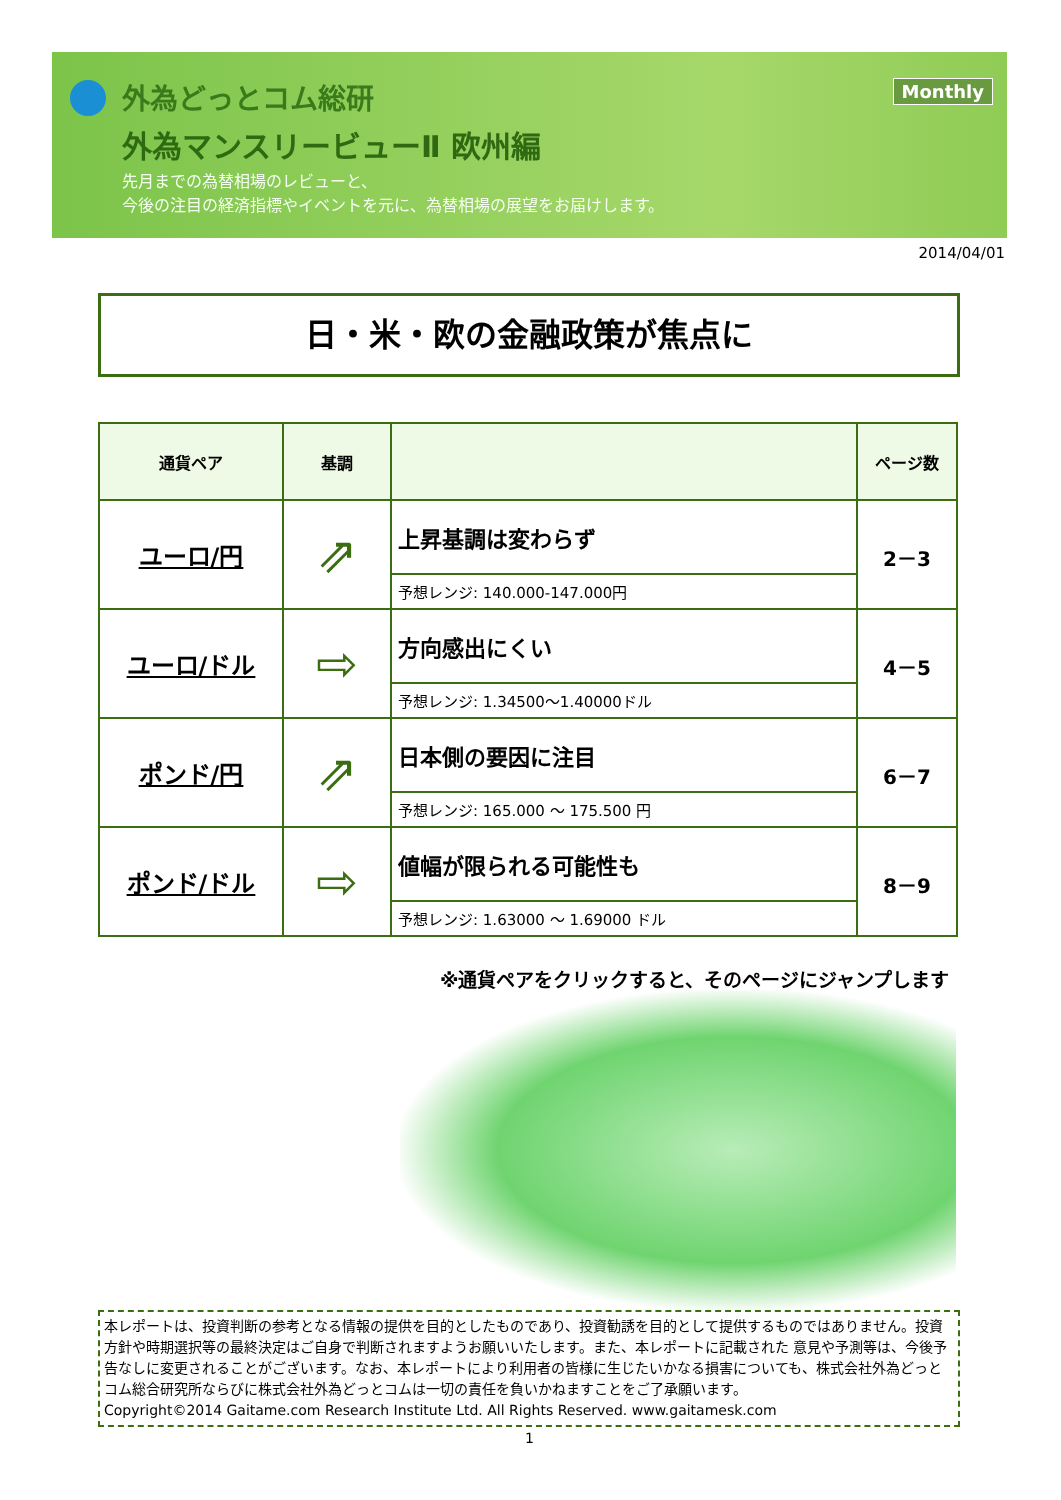外為どっとコム総研
外為マンスリービューⅡ 欧州編
先月までの為替相場のレビューと、
今後の注目の経済指標やイベントを元に、為替相場の展望をお届けします。
Monthly
2014/04/01
日・米・欧の金融政策が焦点に
| 通貨ペア | 基調 | | ページ数 |
| --- | --- | --- | --- |
| ユーロ/円 | ⇗ | 上昇基調は変わらず | 2－3 |
| | | 予想レンジ: 140.000-147.000円 | |
| ユーロ/ドル | ⇨ | 方向感出にくい | 4－5 |
| | | 予想レンジ: 1.34500～1.40000ドル | |
| ポンド/円 | ⇗ | 日本側の要因に注目 | 6－7 |
| | | 予想レンジ: 165.000 ～ 175.500 円 | |
| ポンド/ドル | ⇨ | 値幅が限られる可能性も | 8－9 |
| | | 予想レンジ: 1.63000 ～ 1.69000 ドル | |
※通貨ペアをクリックすると、そのページにジャンプします
本レポートは、投資判断の参考となる情報の提供を目的としたものであり、投資勧誘を目的として提供するものではありません。投資方針や時期選択等の最終決定はご自身で判断されますようお願いいたします。また、本レポートに記載された 意見や予測等は、今後予告なしに変更されることがございます。なお、本レポートにより利用者の皆様に生じたいかなる損害についても、株式会社外為どっとコム総合研究所ならびに株式会社外為どっとコムは一切の責任を負いかねますことをご了承願います。
Copyright©2014 Gaitame.com Research Institute Ltd. All Rights Reserved. www.gaitamesk.com
1